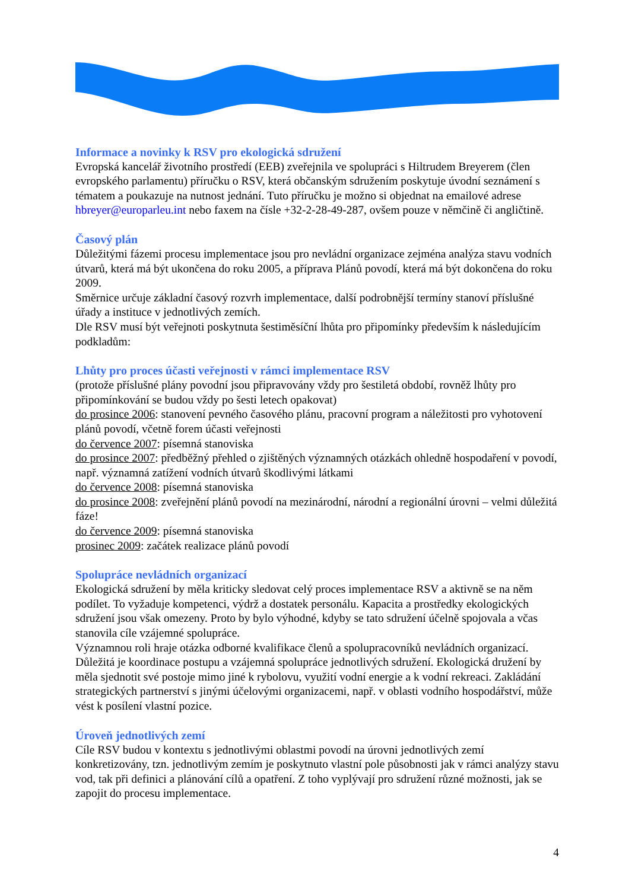Informace a novinky k RSV pro ekologická sdružení
Evropská kancelář životního prostředí (EEB) zveřejnila ve spolupráci s Hiltrudem Breyerem (člen evropského parlamentu) příručku o RSV, která občanským sdružením poskytuje úvodní seznámení s tématem a poukazuje na nutnost jednání. Tuto příručku je možno si objednat na emailové adrese hbreyer@europarleu.int nebo faxem na čísle +32-2-28-49-287, ovšem pouze v němčině či angličtině.
Časový plán
Důležitými fázemi procesu implementace jsou pro nevládní organizace zejména analýza stavu vodních útvarů, která má být ukončena do roku 2005, a příprava Plánů povodí, která má být dokončena do roku 2009.
Směrnice určuje základní časový rozvrh implementace, další podrobnější termíny stanoví příslušné úřady a instituce v jednotlivých zemích.
Dle RSV musí být veřejnoti poskytnuta šestiměsíční lhůta pro připomínky především k následujícím podkladům:
Lhůty pro proces účasti veřejnosti v rámci implementace RSV
(protože příslušné plány povodní jsou připravovány vždy pro šestiletá období, rovněž lhůty pro připomínkování se budou vždy po šesti letech opakovat)
do prosince 2006: stanovení pevného časového plánu, pracovní program a náležitosti pro vyhotovení plánů povodí, včetně forem účasti veřejnosti
do července 2007: písemná stanoviska
do prosince 2007: předběžný přehled o zjištěných významných otázkách ohledně hospodaření v povodí, např. významná zatížení vodních útvarů škodlivými látkami
do července 2008: písemná stanoviska
do prosince 2008: zveřejnění plánů povodí na mezinárodní, národní a regionální úrovni – velmi důležitá fáze!
do července 2009: písemná stanoviska
prosinec 2009: začátek realizace plánů povodí
Spolupráce nevládních organizací
Ekologická sdružení by měla kriticky sledovat celý proces implementace RSV a aktivně se na něm podílet. To vyžaduje kompetenci, výdrž a dostatek personálu. Kapacita a prostředky ekologických sdružení jsou však omezeny. Proto by bylo výhodné, kdyby se tato sdružení účelně spojovala a včas stanovila cíle vzájemné spolupráce.
Významnou roli hraje otázka odborné kvalifikace členů a spolupracovníků nevládních organizací. Důležitá je koordinace postupu a vzájemná spolupráce jednotlivých sdružení. Ekologická družení by měla sjednotit své postoje mimo jiné k rybolovu, využití vodní energie a k vodní rekreaci. Zakládání strategických partnerství s jinými účelovými organizacemi, např. v oblasti vodního hospodářství, může vést k posílení vlastní pozice.
Úroveň jednotlivých zemí
Cíle RSV budou v kontextu s jednotlivými oblastmi povodí na úrovni jednotlivých zemí konkretizovány, tzn. jednotlivým zemím je poskytnuto vlastní pole působnosti jak v rámci analýzy stavu vod, tak při definici a plánování cílů a opatření. Z toho vyplývají pro sdružení různé možnosti, jak se zapojit do procesu implementace.
4